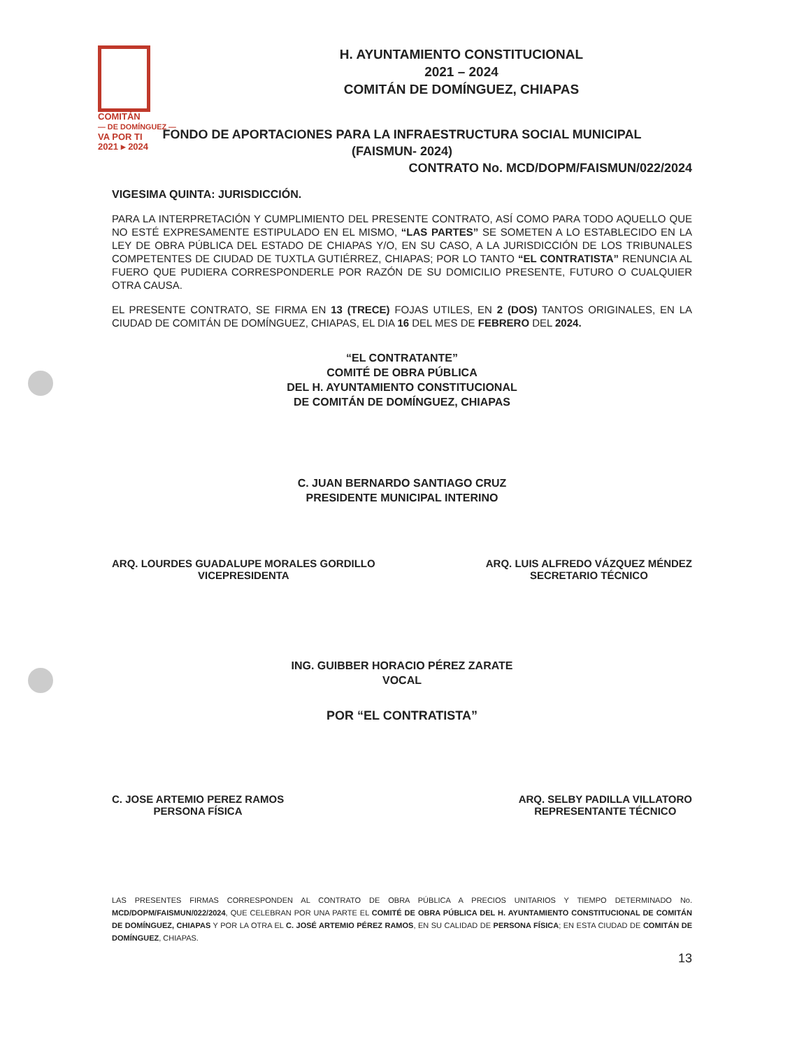COMITÁN
— DE DOMÍNGUEZ —
VA POR TI
2021 ▸ 2024
H. AYUNTAMIENTO CONSTITUCIONAL
2021 – 2024
COMITÁN DE DOMÍNGUEZ, CHIAPAS
FONDO DE APORTACIONES PARA LA INFRAESTRUCTURA SOCIAL MUNICIPAL
(FAISMUN- 2024)
CONTRATO No. MCD/DOPM/FAISMUN/022/2024
VIGESIMA QUINTA: JURISDICCIÓN.
PARA LA INTERPRETACIÓN Y CUMPLIMIENTO DEL PRESENTE CONTRATO, ASÍ COMO PARA TODO AQUELLO QUE NO ESTÉ EXPRESAMENTE ESTIPULADO EN EL MISMO, “LAS PARTES” SE SOMETEN A LO ESTABLECIDO EN LA LEY DE OBRA PÚBLICA DEL ESTADO DE CHIAPAS Y/O, EN SU CASO, A LA JURISDICCIÓN DE LOS TRIBUNALES COMPETENTES DE CIUDAD DE TUXTLA GUTIÉRREZ, CHIAPAS; POR LO TANTO “EL CONTRATISTA” RENUNCIA AL FUERO QUE PUDIERA CORRESPONDERLE POR RAZÓN DE SU DOMICILIO PRESENTE, FUTURO O CUALQUIER OTRA CAUSA.
EL PRESENTE CONTRATO, SE FIRMA EN 13 (TRECE) FOJAS UTILES, EN 2 (DOS) TANTOS ORIGINALES, EN LA CIUDAD DE COMITÁN DE DOMÍNGUEZ, CHIAPAS, EL DIA 16 DEL MES DE FEBRERO DEL 2024.
“EL CONTRATANTE”
COMITÉ DE OBRA PÚBLICA
DEL H. AYUNTAMIENTO CONSTITUCIONAL
DE COMITÁN DE DOMÍNGUEZ, CHIAPAS
C. JUAN BERNARDO SANTIAGO CRUZ
PRESIDENTE MUNICIPAL INTERINO
ARQ. LOURDES GUADALUPE MORALES GORDILLO
VICEPRESIDENTA
ARQ. LUIS ALFREDO VÁZQUEZ MÉNDEZ
SECRETARIO TÉCNICO
ING. GUIBBER HORACIO PÉREZ ZARATE
VOCAL
POR “EL CONTRATISTA”
C. JOSE ARTEMIO PEREZ RAMOS
PERSONA FÍSICA
ARQ. SELBY PADILLA VILLATORO
REPRESENTANTE TÉCNICO
LAS PRESENTES FIRMAS CORRESPONDEN AL CONTRATO DE OBRA PÚBLICA A PRECIOS UNITARIOS Y TIEMPO DETERMINADO No. MCD/DOPM/FAISMUN/022/2024, QUE CELEBRAN POR UNA PARTE EL COMITÉ DE OBRA PÚBLICA DEL H. AYUNTAMIENTO CONSTITUCIONAL DE COMITÁN DE DOMÍNGUEZ, CHIAPAS Y POR LA OTRA EL C. JOSÉ ARTEMIO PÉREZ RAMOS, EN SU CALIDAD DE PERSONA FÍSICA; EN ESTA CIUDAD DE COMITÁN DE DOMÍNGUEZ, CHIAPAS.
13